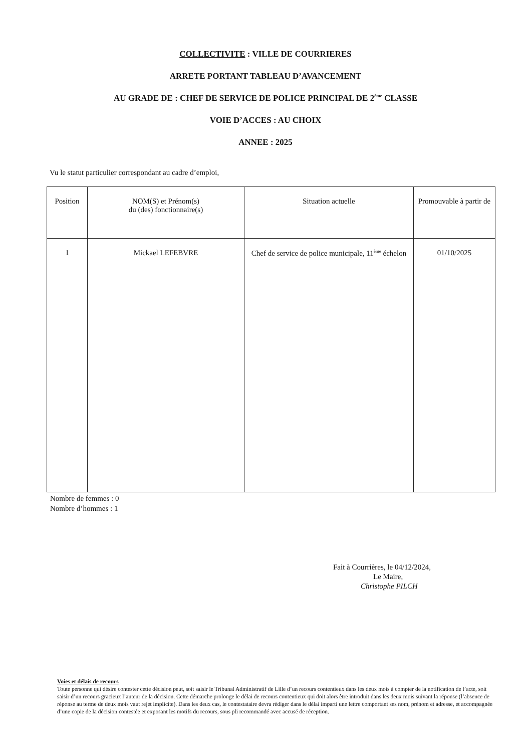COLLECTIVITE : VILLE DE COURRIERES
ARRETE PORTANT TABLEAU D’AVANCEMENT
AU GRADE DE : CHEF DE SERVICE DE POLICE PRINCIPAL DE 2<sup>ème</sup> CLASSE
VOIE D’ACCES : AU CHOIX
ANNEE : 2025
Vu le statut particulier correspondant au cadre d’emploi,
| Position | NOM(S) et Prénom(s) du (des) fonctionnaire(s) | Situation actuelle | Promouvable à partir de |
| --- | --- | --- | --- |
| 1 | Mickael LEFEBVRE | Chef de service de police municipale, 11<sup>ème</sup> échelon | 01/10/2025 |
Nombre de femmes : 0
Nombre d’hommes : 1
Fait à Courrières, le 04/12/2024,
Le Maire,
Christophe PILCH
Voies et délais de recours
Toute personne qui désire contester cette décision peut, soit saisir le Tribunal Administratif de Lille d’un recours contentieux dans les deux mois à compter de la notification de l’acte, soit saisir d’un recours gracieux l’auteur de la décision. Cette démarche prolonge le délai de recours contentieux qui doit alors être introduit dans les deux mois suivant la réponse (l’absence de réponse au terme de deux mois vaut rejet implicite). Dans les deux cas, le contestataire devra rédiger dans le délai imparti une lettre comportant ses nom, prénom et adresse, et accompagnée d’une copie de la décision contestée et exposant les motifs du recours, sous pli recommandé avec accusé de réception.